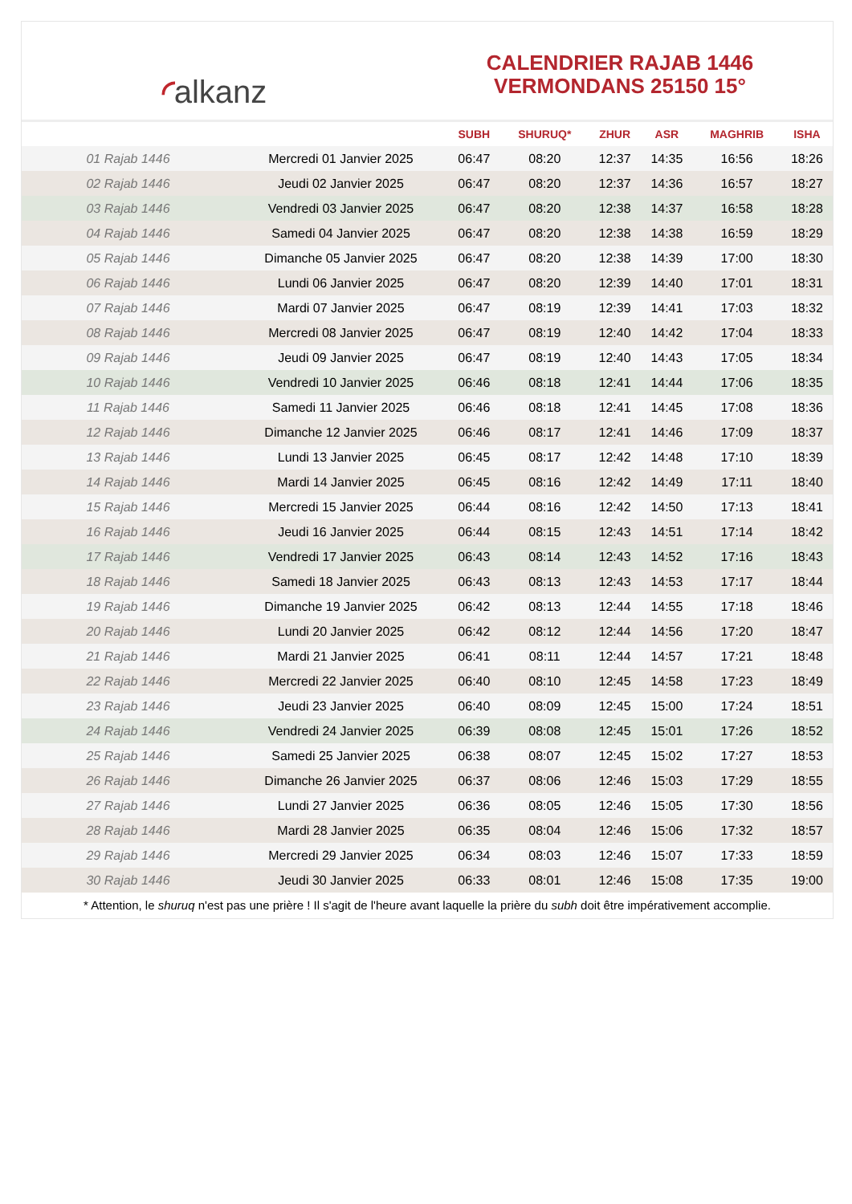◜alkanz
CALENDRIER RAJAB 1446
VERMONDANS 25150 15°
| | | SUBH | SHURUQ* | ZHUR | ASR | MAGHRIB | ISHA |
| --- | --- | --- | --- | --- | --- | --- | --- |
| 01 Rajab 1446 | Mercredi 01 Janvier 2025 | 06:47 | 08:20 | 12:37 | 14:35 | 16:56 | 18:26 |
| 02 Rajab 1446 | Jeudi 02 Janvier 2025 | 06:47 | 08:20 | 12:37 | 14:36 | 16:57 | 18:27 |
| 03 Rajab 1446 | Vendredi 03 Janvier 2025 | 06:47 | 08:20 | 12:38 | 14:37 | 16:58 | 18:28 |
| 04 Rajab 1446 | Samedi 04 Janvier 2025 | 06:47 | 08:20 | 12:38 | 14:38 | 16:59 | 18:29 |
| 05 Rajab 1446 | Dimanche 05 Janvier 2025 | 06:47 | 08:20 | 12:38 | 14:39 | 17:00 | 18:30 |
| 06 Rajab 1446 | Lundi 06 Janvier 2025 | 06:47 | 08:20 | 12:39 | 14:40 | 17:01 | 18:31 |
| 07 Rajab 1446 | Mardi 07 Janvier 2025 | 06:47 | 08:19 | 12:39 | 14:41 | 17:03 | 18:32 |
| 08 Rajab 1446 | Mercredi 08 Janvier 2025 | 06:47 | 08:19 | 12:40 | 14:42 | 17:04 | 18:33 |
| 09 Rajab 1446 | Jeudi 09 Janvier 2025 | 06:47 | 08:19 | 12:40 | 14:43 | 17:05 | 18:34 |
| 10 Rajab 1446 | Vendredi 10 Janvier 2025 | 06:46 | 08:18 | 12:41 | 14:44 | 17:06 | 18:35 |
| 11 Rajab 1446 | Samedi 11 Janvier 2025 | 06:46 | 08:18 | 12:41 | 14:45 | 17:08 | 18:36 |
| 12 Rajab 1446 | Dimanche 12 Janvier 2025 | 06:46 | 08:17 | 12:41 | 14:46 | 17:09 | 18:37 |
| 13 Rajab 1446 | Lundi 13 Janvier 2025 | 06:45 | 08:17 | 12:42 | 14:48 | 17:10 | 18:39 |
| 14 Rajab 1446 | Mardi 14 Janvier 2025 | 06:45 | 08:16 | 12:42 | 14:49 | 17:11 | 18:40 |
| 15 Rajab 1446 | Mercredi 15 Janvier 2025 | 06:44 | 08:16 | 12:42 | 14:50 | 17:13 | 18:41 |
| 16 Rajab 1446 | Jeudi 16 Janvier 2025 | 06:44 | 08:15 | 12:43 | 14:51 | 17:14 | 18:42 |
| 17 Rajab 1446 | Vendredi 17 Janvier 2025 | 06:43 | 08:14 | 12:43 | 14:52 | 17:16 | 18:43 |
| 18 Rajab 1446 | Samedi 18 Janvier 2025 | 06:43 | 08:13 | 12:43 | 14:53 | 17:17 | 18:44 |
| 19 Rajab 1446 | Dimanche 19 Janvier 2025 | 06:42 | 08:13 | 12:44 | 14:55 | 17:18 | 18:46 |
| 20 Rajab 1446 | Lundi 20 Janvier 2025 | 06:42 | 08:12 | 12:44 | 14:56 | 17:20 | 18:47 |
| 21 Rajab 1446 | Mardi 21 Janvier 2025 | 06:41 | 08:11 | 12:44 | 14:57 | 17:21 | 18:48 |
| 22 Rajab 1446 | Mercredi 22 Janvier 2025 | 06:40 | 08:10 | 12:45 | 14:58 | 17:23 | 18:49 |
| 23 Rajab 1446 | Jeudi 23 Janvier 2025 | 06:40 | 08:09 | 12:45 | 15:00 | 17:24 | 18:51 |
| 24 Rajab 1446 | Vendredi 24 Janvier 2025 | 06:39 | 08:08 | 12:45 | 15:01 | 17:26 | 18:52 |
| 25 Rajab 1446 | Samedi 25 Janvier 2025 | 06:38 | 08:07 | 12:45 | 15:02 | 17:27 | 18:53 |
| 26 Rajab 1446 | Dimanche 26 Janvier 2025 | 06:37 | 08:06 | 12:46 | 15:03 | 17:29 | 18:55 |
| 27 Rajab 1446 | Lundi 27 Janvier 2025 | 06:36 | 08:05 | 12:46 | 15:05 | 17:30 | 18:56 |
| 28 Rajab 1446 | Mardi 28 Janvier 2025 | 06:35 | 08:04 | 12:46 | 15:06 | 17:32 | 18:57 |
| 29 Rajab 1446 | Mercredi 29 Janvier 2025 | 06:34 | 08:03 | 12:46 | 15:07 | 17:33 | 18:59 |
| 30 Rajab 1446 | Jeudi 30 Janvier 2025 | 06:33 | 08:01 | 12:46 | 15:08 | 17:35 | 19:00 |
* Attention, le shuruq n'est pas une prière ! Il s'agit de l'heure avant laquelle la prière du subh doit être impérativement accomplie.